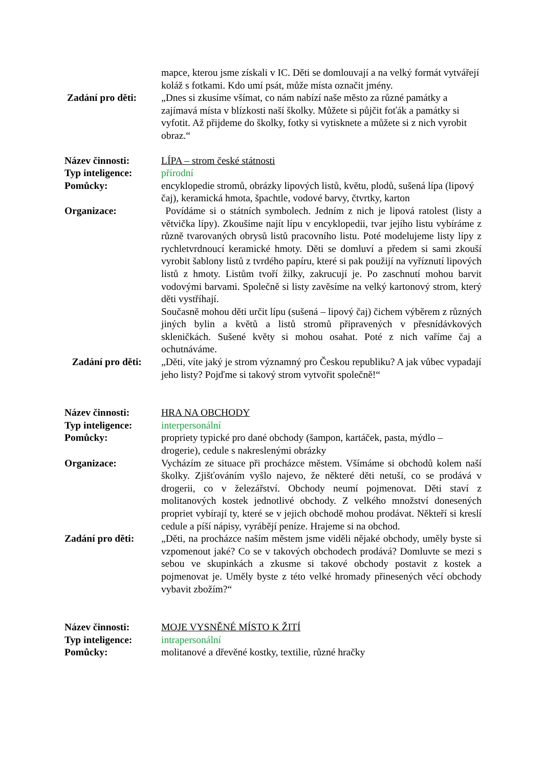mapce, kterou jsme získali v IC. Děti se domlouvají a na velký formát vytvářejí koláž s fotkami. Kdo umí psát, může místa označit jmény.
Zadání pro děti: „Dnes si zkusíme všímat, co nám nabízí naše město za různé památky a zajímavá místa v blízkosti naší školky. Můžete si půjčit foťák a památky si vyfotit. Až přijdeme do školky, fotky si vytisknete a můžete si z nich vyrobit obraz.“
Název činnosti: LÍPA – strom české státnosti
Typ inteligence: přírodní
Pomůcky: encyklopedie stromů, obrázky lipových listů, květu, plodů, sušená lípa (lipový čaj), keramická hmota, špachtle, vodové barvy, čtvrtky, karton
Organizace: Povídáme si o státních symbolech. Jedním z nich je lipová ratolest (listy a větvička lípy). Zkoušíme najít lípu v encyklopedii, tvar jejího listu vybíráme z různě tvarovaných obrysů listů pracovního listu. Poté modelujeme listy lípy z rychletvrdnoucí keramické hmoty. Děti se domluví a předem si sami zkouší vyrobit šablony listů z tvrdého papíru, které si pak použijí na vyříznutí lipových listů z hmoty. Listům tvoří žilky, zakrucují je. Po zaschnutí mohou barvit vodovými barvami. Společně si listy zavěsíme na velký kartonový strom, který děti vystříhají.
Současně mohou děti určit lípu (sušená – lipový čaj) čichem výběrem z různých jiných bylin a květů a listů stromů připravených v přesnídávkových skleničkách. Sušené květy si mohou osahat. Poté z nich vaříme čaj a ochutnáváme.
Zadání pro děti: „Děti, víte jaký je strom významný pro Českou republiku? A jak vůbec vypadají jeho listy? Pojďme si takový strom vytvořit společně!“
Název činnosti: HRA NA OBCHODY
Typ inteligence: interpersonální
Pomůcky: propriety typické pro dané obchody (šampon, kartáček, pasta, mýdlo – drogerie), cedule s nakreslenými obrázky
Organizace: Vycházím ze situace při procházce městem. Všímáme si obchodů kolem naší školky. Zjišťováním vyšlo najevo, že některé děti netuší, co se prodává v drogerii, co v železářství. Obchody neumí pojmenovat. Děti staví z molitanových kostek jednotlivé obchody. Z velkého množství donesených propriet vybírají ty, které se v jejich obchodě mohou prodávat. Někteří si kreslí cedule a píší nápisy, vyrábějí peníze. Hrajeme si na obchod.
Zadání pro děti: „Děti, na procházce naším městem jsme viděli nějaké obchody, uměly byste si vzpomenout jaké? Co se v takových obchodech prodává? Domluvte se mezi s sebou ve skupinkách a zkusme si takové obchody postavit z kostek a pojmenovat je. Uměly byste z této velké hromady přinesených věcí obchody vybavit zbožím?“
Název činnosti: MOJE VYSNĚNÉ MÍSTO K ŽITÍ
Typ inteligence: intrapersonální
Pomůcky: molitanové a dřevěné kostky, textilie, různé hračky